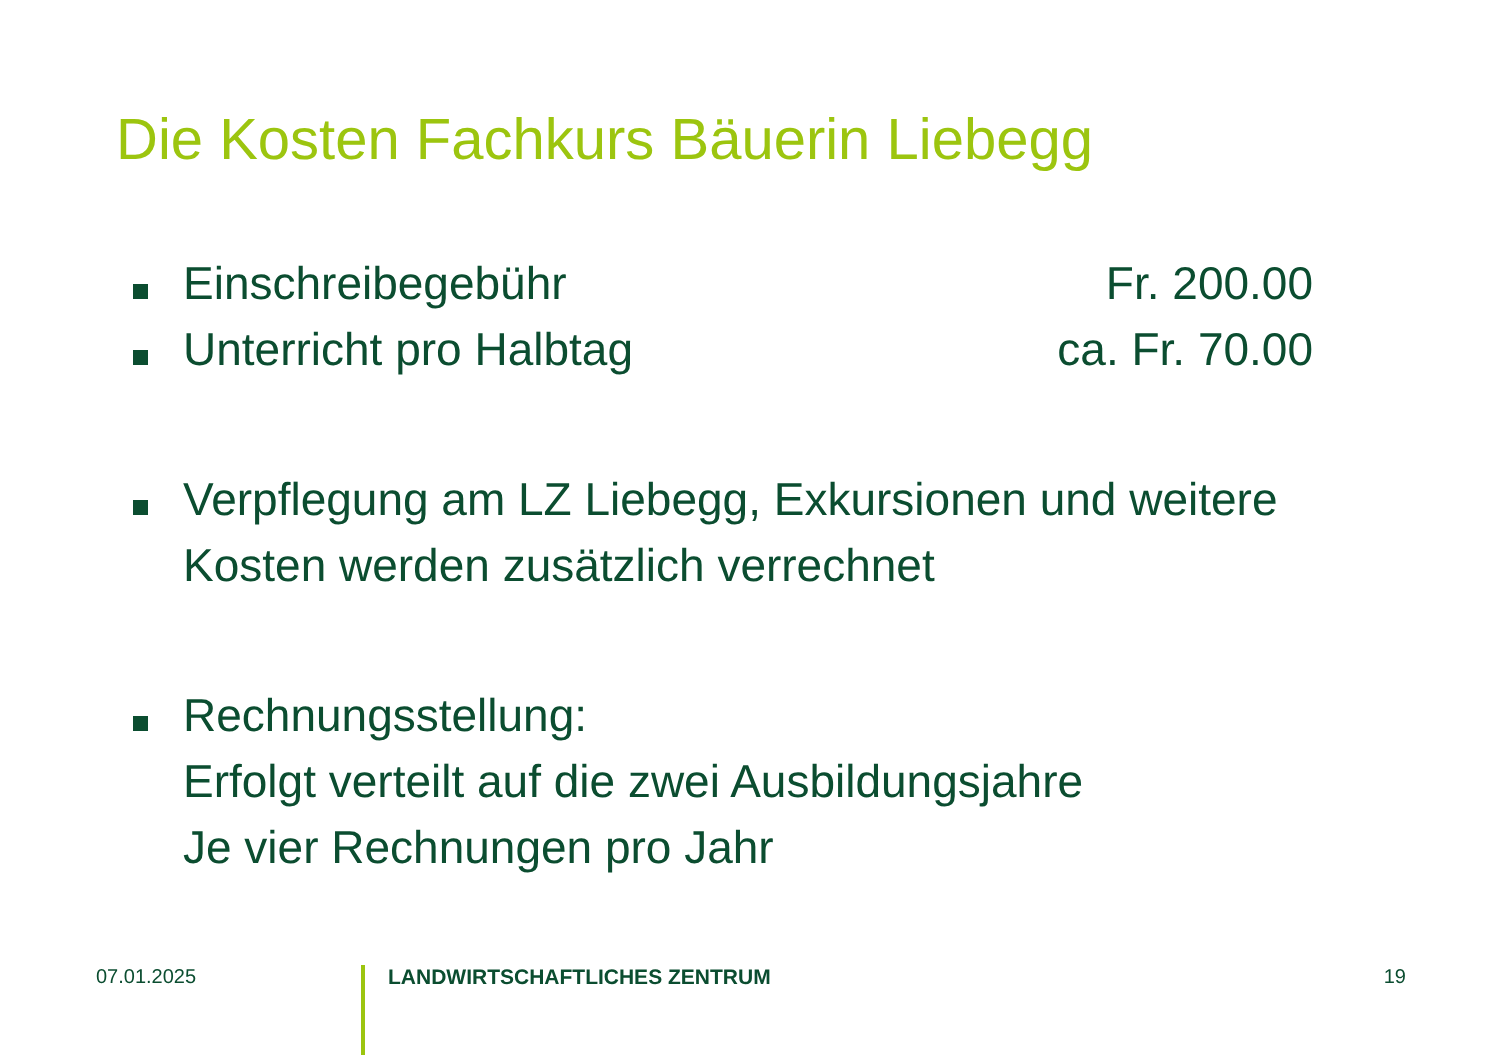Die Kosten Fachkurs Bäuerin Liebegg
Einschreibegebühr Fr. 200.00
Unterricht pro Halbtag ca. Fr. 70.00
Verpflegung am LZ Liebegg, Exkursionen und weitere Kosten werden zusätzlich verrechnet
Rechnungsstellung:
Erfolgt verteilt auf die zwei Ausbildungsjahre
Je vier Rechnungen pro Jahr
07.01.2025
LANDWIRTSCHAFTLICHES ZENTRUM
19